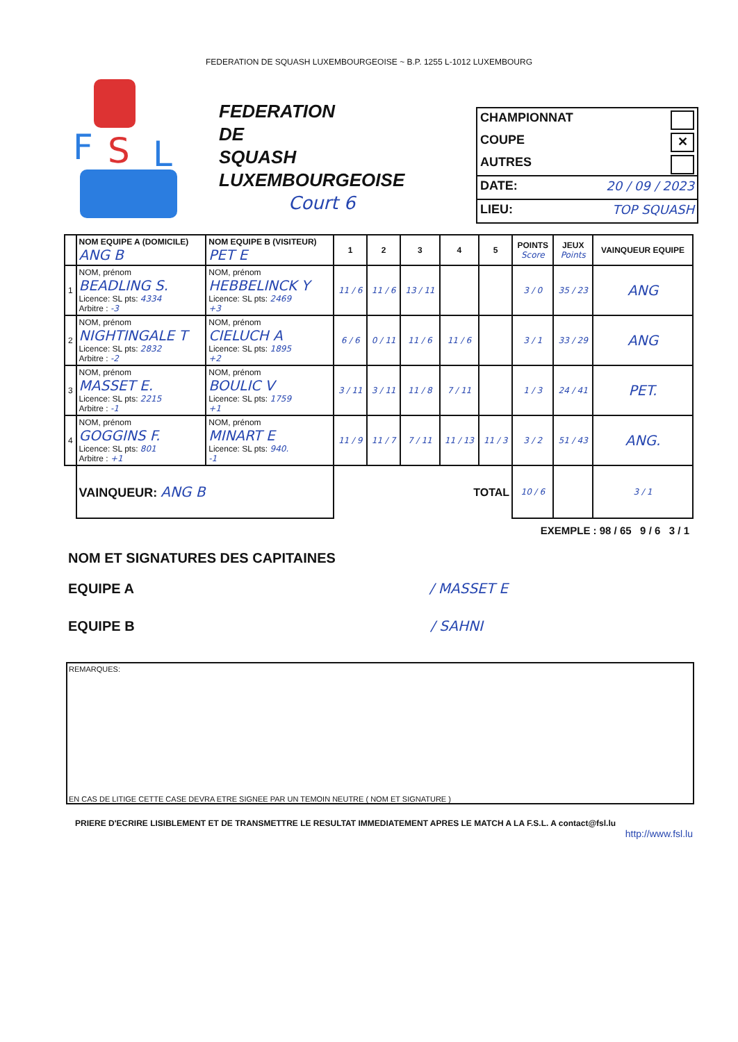FEDERATION DE SQUASH LUXEMBOURGEOISE ~ B.P. 1255 L-1012 LUXEMBOURG
F
S
L
FEDERATION
DE
SQUASH
LUXEMBOURGEOISE
Court 6
CHAMPIONNAT
COUPE ✕
AUTRES
DATE: 20 / 09 / 2023
LIEU: TOP SQUASH
| | NOM EQUIPE A (DOMICILE) ANG B | NOM EQUIPE B (VISITEUR) PET E | 1 | 2 | 3 | 4 | 5 | POINTS Score | JEUX Points | VAINQUEUR EQUIPE |
| --- | --- | --- | --- | --- | --- | --- | --- | --- | --- | --- |
| 1 | NOM, prénom BEADLING S. Licence: SL pts: 4334 Arbitre : -3 | NOM, prénom HEBBELINCK Y Licence: SL pts: 2469 +3 | 11 / 6 | 11 / 6 | 13 / 11 | | | 3 / 0 | 35 / 23 | ANG |
| 2 | NOM, prénom NIGHTINGALE T Licence: SL pts: 2832 Arbitre : -2 | NOM, prénom CIELUCH A Licence: SL pts: 1895 +2 | 6 / 6 | 0 / 11 | 11 / 6 | 11 / 6 | | 3 / 1 | 33 / 29 | ANG |
| 3 | NOM, prénom MASSET E. Licence: SL pts: 2215 Arbitre : -1 | NOM, prénom BOULIC V Licence: SL pts: 1759 +1 | 3 / 11 | 3 / 11 | 11 / 8 | 7 / 11 | | 1 / 3 | 24 / 41 | PET. |
| 4 | NOM, prénom GOGGINS F. Licence: SL pts: 801 Arbitre : +1 | NOM, prénom MINART E Licence: SL pts: 940. -1 | 11 / 9 | 11 / 7 | 7 / 11 | 11 / 13 | 11 / 3 | 3 / 2 | 51 / 43 | ANG. |
| | VAINQUEUR: ANG B | | TOTAL | | | | | 10 / 6 | | 3 / 1 |
EXEMPLE : 98 / 65 9 / 6 3 / 1
NOM ET SIGNATURES DES CAPITAINES
EQUIPE A / MASSET E
EQUIPE B / SAHNI
REMARQUES:
EN CAS DE LITIGE CETTE CASE DEVRA ETRE SIGNEE PAR UN TEMOIN NEUTRE ( NOM ET SIGNATURE )
PRIERE D'ECRIRE LISIBLEMENT ET DE TRANSMETTRE LE RESULTAT IMMEDIATEMENT APRES LE MATCH A LA F.S.L. A contact@fsl.lu
http://www.fsl.lu